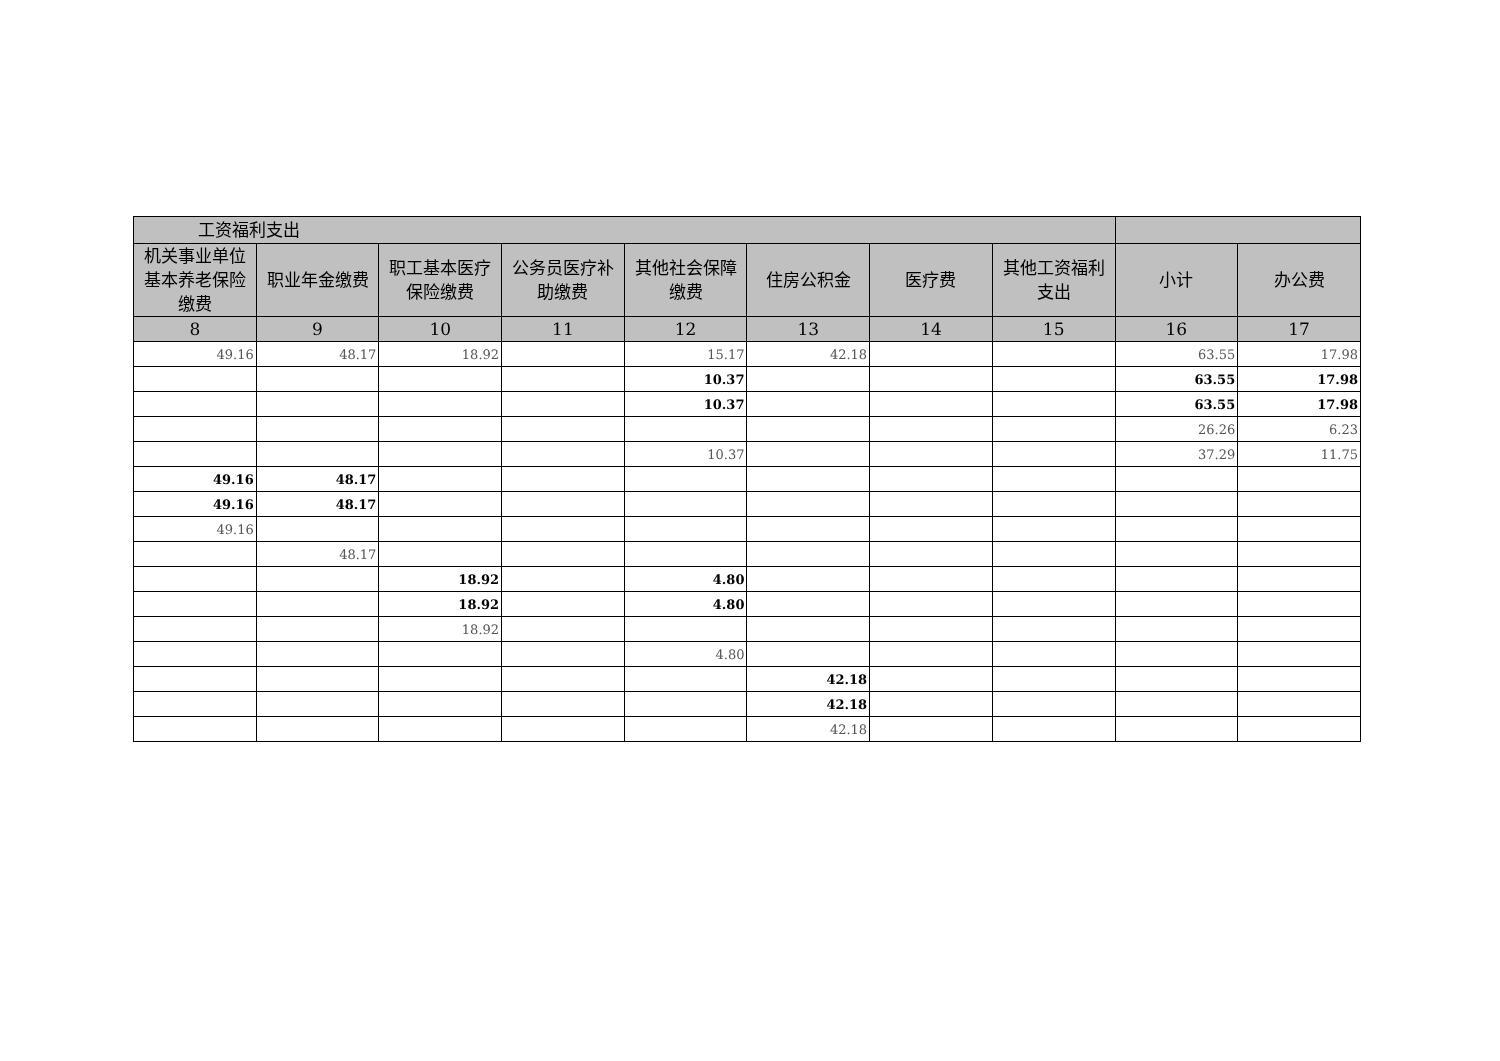| 工资福利支出 | | | | | | | | | |
| --- | --- | --- | --- | --- | --- | --- | --- | --- | --- |
| 机关事业单位基本养老保险缴费 | 职业年金缴费 | 职工基本医疗保险缴费 | 公务员医疗补助缴费 | 其他社会保障缴费 | 住房公积金 | 医疗费 | 其他工资福利支出 | 小计 | 办公费 |
| 8 | 9 | 10 | 11 | 12 | 13 | 14 | 15 | 16 | 17 |
| 49.16 | 48.17 | 18.92 | | 15.17 | 42.18 | | | 63.55 | 17.98 |
| | | | | 10.37 | | | | 63.55 | 17.98 |
| | | | | 10.37 | | | | 63.55 | 17.98 |
| | | | | | | | | 26.26 | 6.23 |
| | | | | 10.37 | | | | 37.29 | 11.75 |
| 49.16 | 48.17 | | | | | | | | |
| 49.16 | 48.17 | | | | | | | | |
| 49.16 | | | | | | | | | |
| | 48.17 | | | | | | | | |
| | | 18.92 | | 4.80 | | | | | |
| | | 18.92 | | 4.80 | | | | | |
| | | 18.92 | | | | | | | |
| | | | | 4.80 | | | | | |
| | | | | | 42.18 | | | | |
| | | | | | 42.18 | | | | |
| | | | | | 42.18 | | | | |